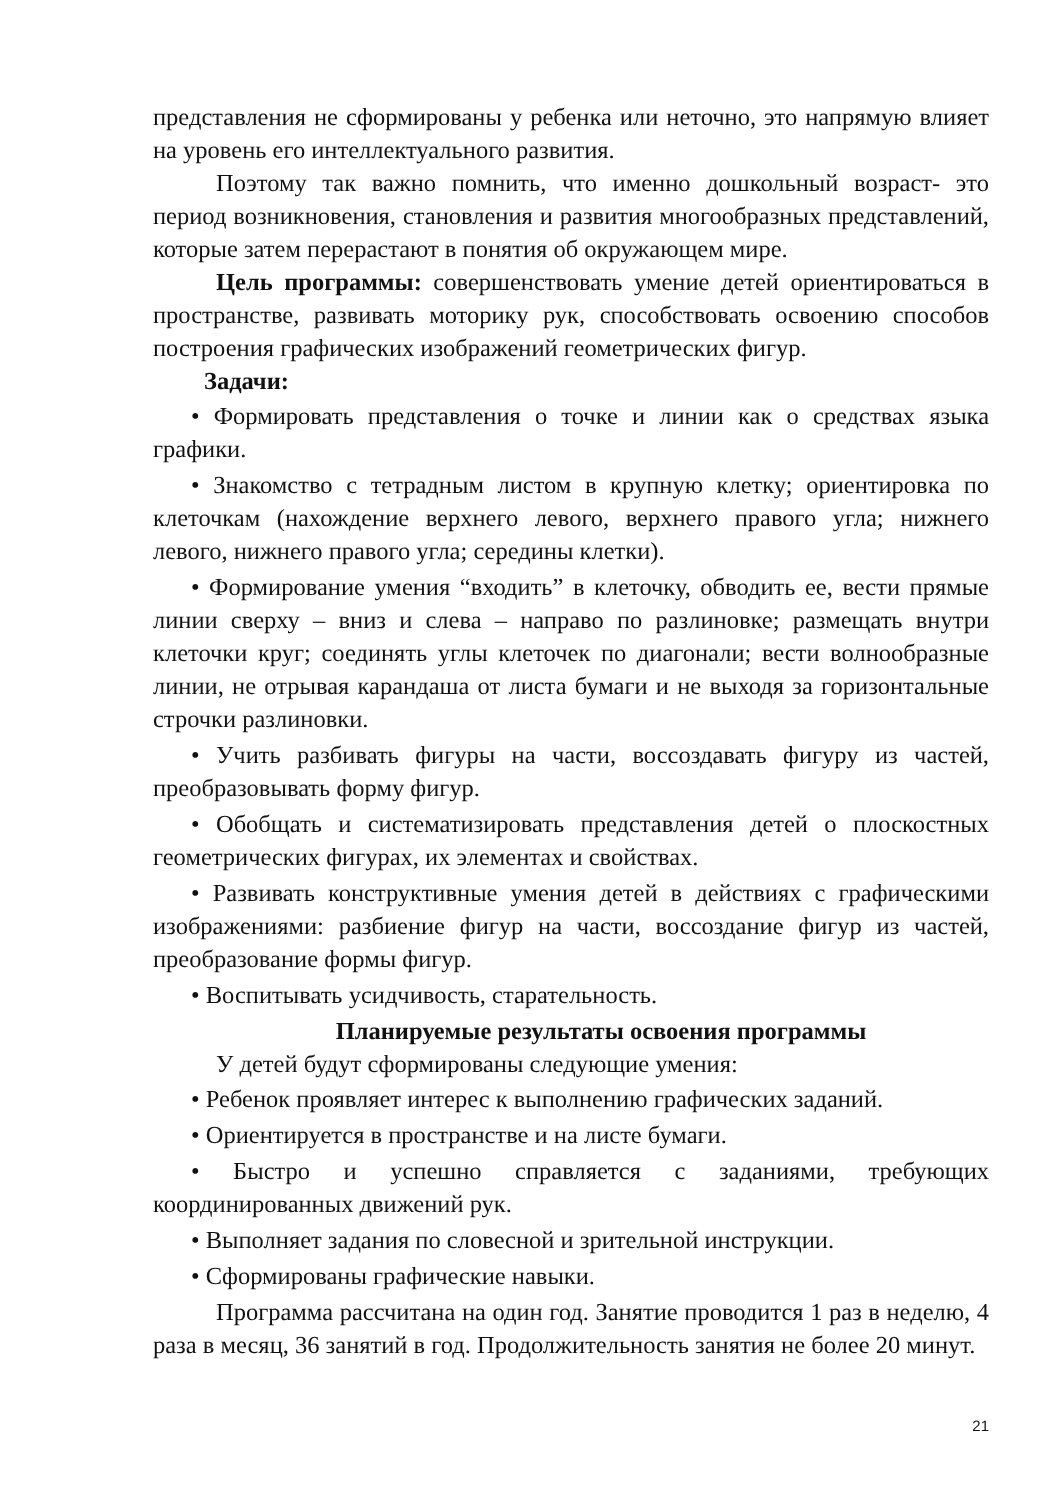представления не сформированы у ребенка или неточно, это напрямую влияет на уровень его интеллектуального развития.
Поэтому так важно помнить, что именно дошкольный возраст- это период возникновения, становления и развития многообразных представлений, которые затем перерастают в понятия об окружающем мире.
Цель программы: совершенствовать умение детей ориентироваться в пространстве, развивать моторику рук, способствовать освоению способов построения графических изображений геометрических фигур.
Задачи:
• Формировать представления о точке и линии как о средствах языка графики.
• Знакомство с тетрадным листом в крупную клетку; ориентировка по клеточкам (нахождение верхнего левого, верхнего правого угла; нижнего левого, нижнего правого угла; середины клетки).
• Формирование умения “входить” в клеточку, обводить ее, вести прямые линии сверху – вниз и слева – направо по разлиновке; размещать внутри клеточки круг; соединять углы клеточек по диагонали; вести волнообразные линии, не отрывая карандаша от листа бумаги и не выходя за горизонтальные строчки разлиновки.
• Учить разбивать фигуры на части, воссоздавать фигуру из частей, преобразовывать форму фигур.
• Обобщать и систематизировать представления детей о плоскостных геометрических фигурах, их элементах и свойствах.
• Развивать конструктивные умения детей в действиях с графическими изображениями: разбиение фигур на части, воссоздание фигур из частей, преобразование формы фигур.
• Воспитывать усидчивость, старательность.
Планируемые результаты освоения программы
У детей будут сформированы следующие умения:
• Ребенок проявляет интерес к выполнению графических заданий.
• Ориентируется в пространстве и на листе бумаги.
• Быстро и успешно справляется с заданиями, требующих координированных движений рук.
• Выполняет задания по словесной и зрительной инструкции.
• Сформированы графические навыки.
Программа рассчитана на один год. Занятие проводится 1 раз в неделю, 4 раза в месяц, 36 занятий в год. Продолжительность занятия не более 20 минут.
21